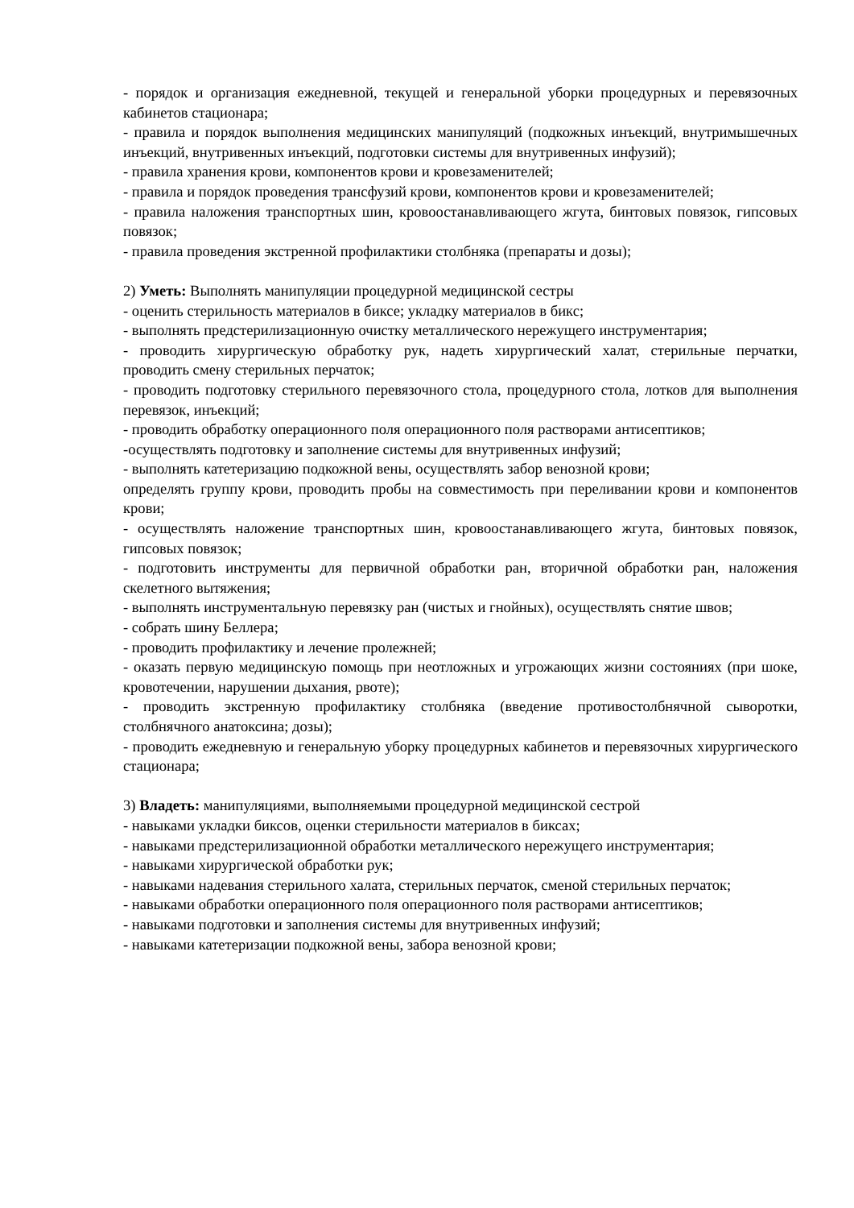- порядок и организация ежедневной, текущей и генеральной уборки процедурных и перевязочных кабинетов стационара;
- правила и порядок выполнения медицинских манипуляций (подкожных инъекций, внутримышечных инъекций, внутривенных инъекций, подготовки системы для внутривенных инфузий);
- правила хранения крови, компонентов крови и кровезаменителей;
- правила и порядок проведения трансфузий крови, компонентов крови и кровезаменителей;
- правила наложения транспортных шин, кровоостанавливающего жгута, бинтовых повязок, гипсовых повязок;
- правила проведения экстренной профилактики столбняка (препараты и дозы);
2) Уметь: Выполнять манипуляции процедурной медицинской сестры
- оценить стерильность материалов в биксе; укладку материалов в бикс;
- выполнять предстерилизационную очистку металлического нережущего инструментария;
- проводить хирургическую обработку рук, надеть хирургический халат, стерильные перчатки, проводить смену стерильных перчаток;
- проводить подготовку стерильного перевязочного стола, процедурного стола, лотков для выполнения перевязок, инъекций;
- проводить обработку операционного поля операционного поля растворами антисептиков;
-осуществлять подготовку и заполнение системы для внутривенных инфузий;
- выполнять катетеризацию подкожной вены, осуществлять забор венозной крови;
определять группу крови, проводить пробы на совместимость при переливании крови и компонентов крови;
- осуществлять наложение транспортных шин, кровоостанавливающего жгута, бинтовых повязок, гипсовых повязок;
- подготовить инструменты для первичной обработки ран, вторичной обработки ран, наложения скелетного вытяжения;
- выполнять инструментальную перевязку ран (чистых и гнойных), осуществлять снятие швов;
- собрать шину Беллера;
- проводить профилактику и лечение пролежней;
- оказать первую медицинскую помощь при неотложных и угрожающих жизни состояниях (при шоке, кровотечении, нарушении дыхания, рвоте);
- проводить экстренную профилактику столбняка (введение противостолбнячной сыворотки, столбнячного анатоксина; дозы);
- проводить ежедневную и генеральную уборку процедурных кабинетов и перевязочных хирургического стационара;
3) Владеть: манипуляциями, выполняемыми процедурной медицинской сестрой
- навыками укладки биксов, оценки стерильности материалов в биксах;
- навыками предстерилизационной обработки металлического нережущего инструментария;
- навыками хирургической обработки рук;
- навыками надевания стерильного халата, стерильных перчаток, сменой стерильных перчаток;
- навыками обработки операционного поля операционного поля растворами антисептиков;
- навыками подготовки и заполнения системы для внутривенных инфузий;
- навыками катетеризации подкожной вены, забора венозной крови;